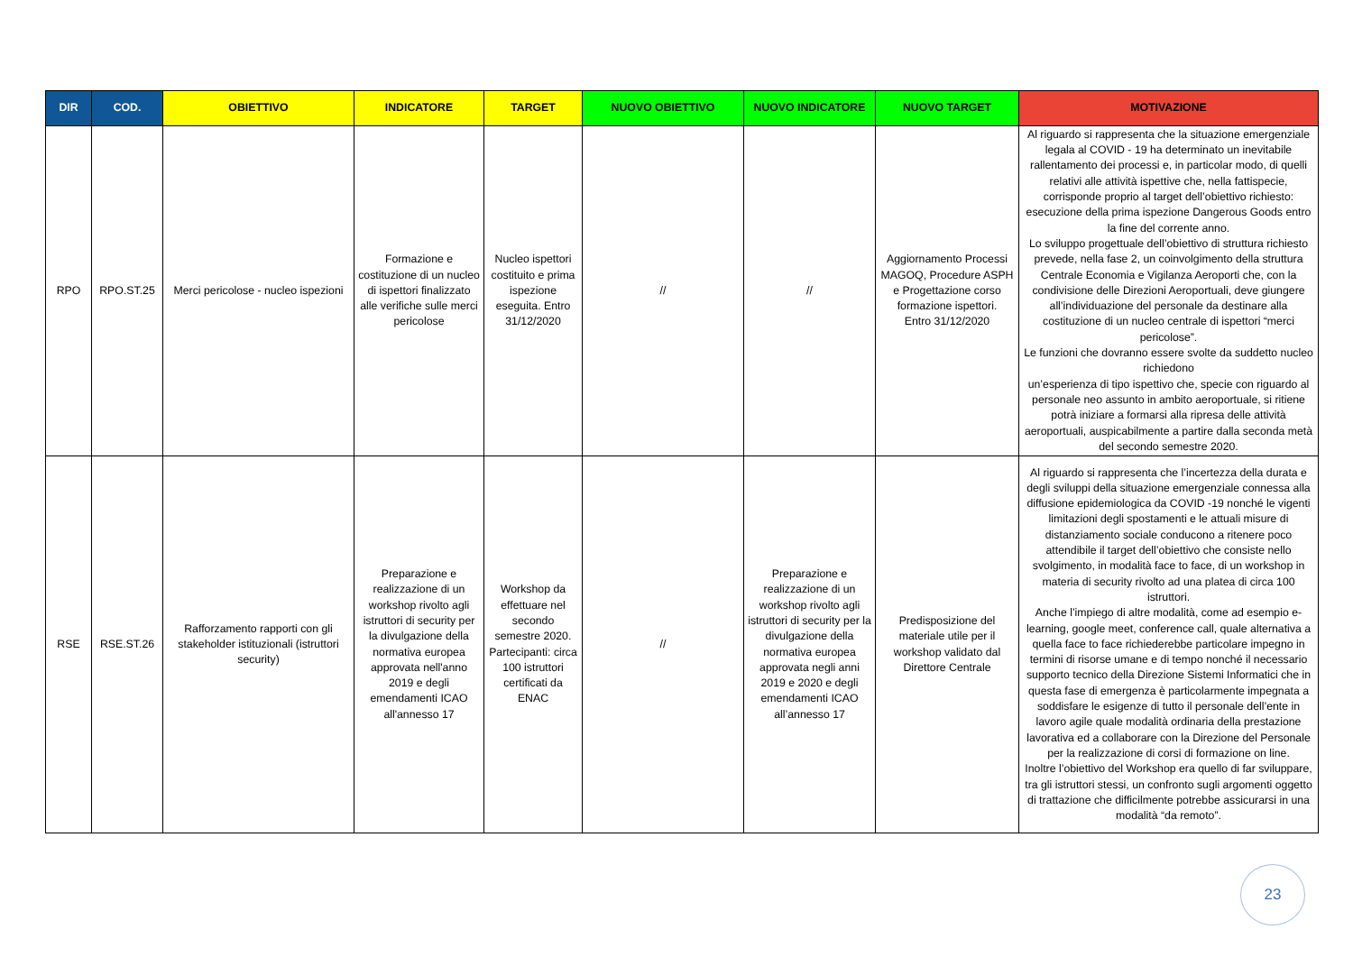| DIR | COD. | OBIETTIVO | INDICATORE | TARGET | NUOVO OBIETTIVO | NUOVO INDICATORE | NUOVO TARGET | MOTIVAZIONE |
| --- | --- | --- | --- | --- | --- | --- | --- | --- |
| RPO | RPO.ST.25 | Merci pericolose - nucleo ispezioni | Formazione e costituzione di un nucleo di ispettori finalizzato alle verifiche sulle merci pericolose | Nucleo ispettori costituito e prima ispezione eseguita. Entro 31/12/2020 | // | // | Aggiornamento Processi MAGOQ, Procedure ASPH e Progettazione corso formazione ispettori. Entro 31/12/2020 | Al riguardo si rappresenta che la situazione emergenziale legala al COVID - 19 ha determinato un inevitabile rallentamento dei processi e, in particolar modo, di quelli relativi alle attività ispettive che, nella fattispecie, corrisponde proprio al target dell’obiettivo richiesto: esecuzione della prima ispezione Dangerous Goods entro la fine del corrente anno. Lo sviluppo progettuale dell’obiettivo di struttura richiesto prevede, nella fase 2, un coinvolgimento della struttura Centrale Economia e Vigilanza Aeroporti che, con la condivisione delle Direzioni Aeroportuali, deve giungere all’individuazione del personale da destinare alla costituzione di un nucleo centrale di ispettori “merci pericolose”. Le funzioni che dovranno essere svolte da suddetto nucleo richiedono un’esperienza di tipo ispettivo che, specie con riguardo al personale neo assunto in ambito aeroportuale, si ritiene potrà iniziare a formarsi alla ripresa delle attività aeroportuali, auspicabilmente a partire dalla seconda metà del secondo semestre 2020. |
| RSE | RSE.ST.26 | Rafforzamento rapporti con gli stakeholder istituzionali (istruttori security) | Preparazione e realizzazione di un workshop rivolto agli istruttori di security per la divulgazione della normativa europea approvata nell'anno 2019 e degli emendamenti ICAO all'annesso 17 | Workshop da effettuare nel secondo semestre 2020. Partecipanti: circa 100 istruttori certificati da ENAC | // | Preparazione e realizzazione di un workshop rivolto agli istruttori di security per la divulgazione della normativa europea approvata negli anni 2019 e 2020 e degli emendamenti ICAO all’annesso 17 | Predisposizione del materiale utile per il workshop validato dal Direttore Centrale | Al riguardo si rappresenta che l’incertezza della durata e degli sviluppi della situazione emergenziale connessa alla diffusione epidemiologica da COVID -19 nonché le vigenti limitazioni degli spostamenti e le attuali misure di distanziamento sociale conducono a ritenere poco attendibile il target dell’obiettivo che consiste nello svolgimento, in modalità face to face, di un workshop in materia di security rivolto ad una platea di circa 100 istruttori. Anche l’impiego di altre modalità, come ad esempio e-learning, google meet, conference call, quale alternativa a quella face to face richiederebbe particolare impegno in termini di risorse umane e di tempo nonché il necessario supporto tecnico della Direzione Sistemi Informatici che in questa fase di emergenza è particolarmente impegnata a soddisfare le esigenze di tutto il personale dell’ente in lavoro agile quale modalità ordinaria della prestazione lavorativa ed a collaborare con la Direzione del Personale per la realizzazione di corsi di formazione on line. Inoltre l’obiettivo del Workshop era quello di far sviluppare, tra gli istruttori stessi, un confronto sugli argomenti oggetto di trattazione che difficilmente potrebbe assicurarsi in una modalità “da remoto”. |
23